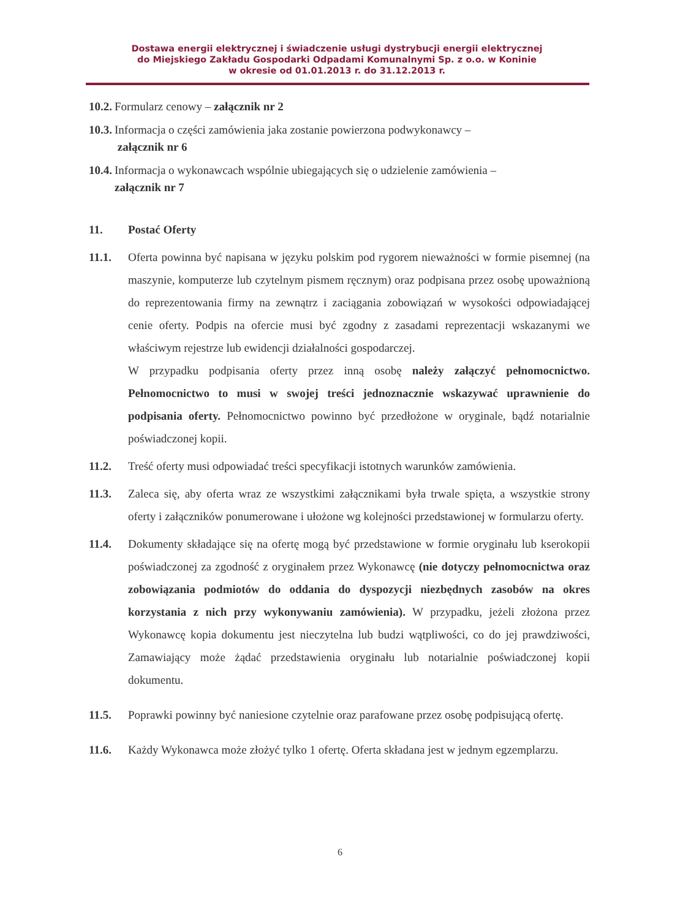Dostawa energii elektrycznej i świadczenie usługi dystrybucji energii elektrycznej
do Miejskiego Zakładu Gospodarki Odpadami Komunalnymi Sp. z o.o. w Koninie
w okresie od 01.01.2013 r. do 31.12.2013 r.
10.2. Formularz cenowy – załącznik nr 2
10.3. Informacja o części zamówienia jaka zostanie powierzona podwykonawcy –
załącznik nr 6
10.4. Informacja o wykonawcach wspólnie ubiegających się o udzielenie zamówienia –
załącznik nr 7
11. Postać Oferty
11.1. Oferta powinna być napisana w języku polskim pod rygorem nieważności w formie pisemnej (na maszynie, komputerze lub czytelnym pismem ręcznym) oraz podpisana przez osobę upoważnioną do reprezentowania firmy na zewnątrz i zaciągania zobowiązań w wysokości odpowiadającej cenie oferty. Podpis na ofercie musi być zgodny z zasadami reprezentacji wskazanymi we właściwym rejestrze lub ewidencji działalności gospodarczej.
W przypadku podpisania oferty przez inną osobę należy załączyć pełnomocnictwo. Pełnomocnictwo to musi w swojej treści jednoznacznie wskazywać uprawnienie do podpisania oferty. Pełnomocnictwo powinno być przedłożone w oryginale, bądź notarialnie poświadczonej kopii.
11.2. Treść oferty musi odpowiadać treści specyfikacji istotnych warunków zamówienia.
11.3. Zaleca się, aby oferta wraz ze wszystkimi załącznikami była trwale spięta, a wszystkie strony oferty i załączników ponumerowane i ułożone wg kolejności przedstawionej w formularzu oferty.
11.4. Dokumenty składające się na ofertę mogą być przedstawione w formie oryginału lub kserokopii poświadczonej za zgodność z oryginałem przez Wykonawcę (nie dotyczy pełnomocnictwa oraz zobowiązania podmiotów do oddania do dyspozycji niezbędnych zasobów na okres korzystania z nich przy wykonywaniu zamówienia). W przypadku, jeżeli złożona przez Wykonawcę kopia dokumentu jest nieczytelna lub budzi wątpliwości, co do jej prawdziwości, Zamawiający może żądać przedstawienia oryginału lub notarialnie poświadczonej kopii dokumentu.
11.5. Poprawki powinny być naniesione czytelnie oraz parafowane przez osobę podpisującą ofertę.
11.6. Każdy Wykonawca może złożyć tylko 1 ofertę. Oferta składana jest w jednym egzemplarzu.
6